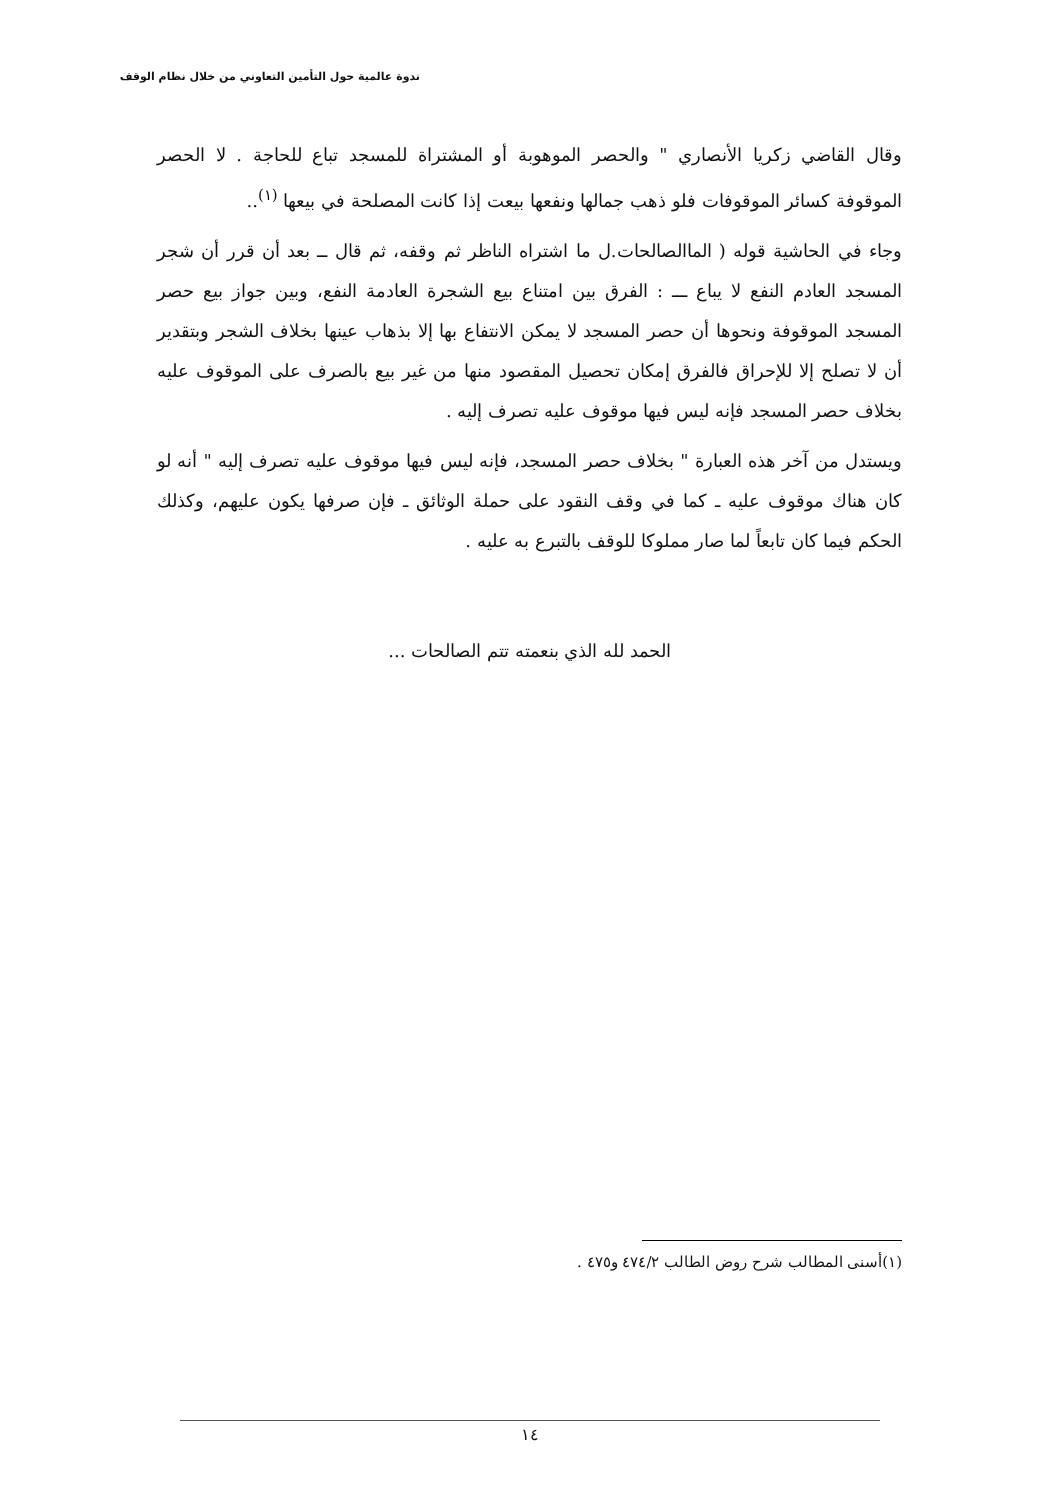ندوة عالمية حول التأمين التعاوني من خلال نظام الوقف
وقال القاضي زكريا الأنصاري " والحصر الموهوبة أو المشتراة للمسجد تباع للحاجة . لا الحصر الموقوفة كسائر الموقوفات فلو ذهب جمالها ونفعها بيعت إذا كانت المصلحة في بيعها <sup>(١)</sup>..
وجاء في الحاشية قوله ( الماالصالحات.ل ما اشتراه الناظر ثم وقفه، ثم قال ــ بعد أن قرر أن شجر المسجد العادم النفع لا يباع ـــ : الفرق بين امتناع بيع الشجرة العادمة النفع، وبين جواز بيع حصر المسجد الموقوفة ونحوها أن حصر المسجد لا يمكن الانتفاع بها إلا بذهاب عينها بخلاف الشجر وبتقدير أن لا تصلح إلا للإحراق فالفرق إمكان تحصيل المقصود منها من غير بيع بالصرف على الموقوف عليه بخلاف حصر المسجد فإنه ليس فيها موقوف عليه تصرف إليه .
ويستدل من آخر هذه العبارة " بخلاف حصر المسجد، فإنه ليس فيها موقوف عليه تصرف إليه " أنه لو كان هناك موقوف عليه ـ كما في وقف النقود على حملة الوثائق ـ فإن صرفها يكون عليهم، وكذلك الحكم فيما كان تابعاً لما صار مملوكا للوقف بالتبرع به عليه .
الحمد لله الذي بنعمته تتم الصالحات ...
(١)أسنى المطالب شرح روض الطالب ٤٧٤/٢ و٤٧٥ .
١٤